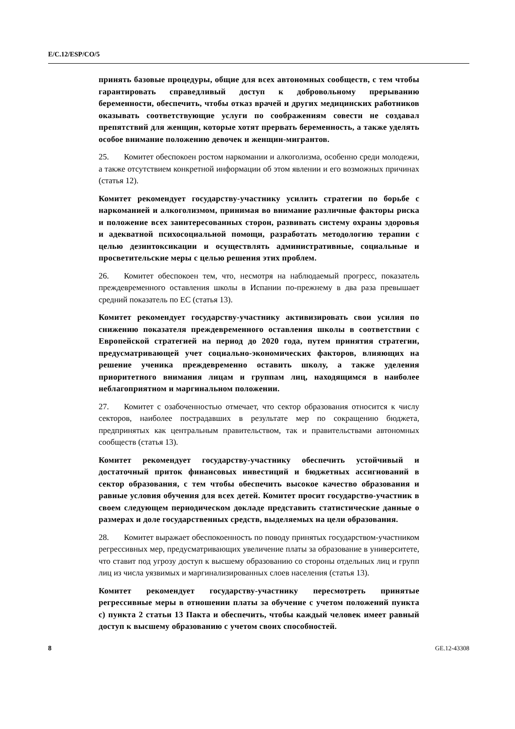E/C.12/ESP/CO/5
принять базовые процедуры, общие для всех автономных сообществ, с тем чтобы гарантировать справедливый доступ к добровольному прерыванию беременности, обеспечить, чтобы отказ врачей и других медицинских работников оказывать соответствующие услуги по соображениям совести не создавал препятствий для женщин, которые хотят прервать беременность, а также уделять особое внимание положению девочек и женщин-мигрантов.
25. Комитет обеспокоен ростом наркомании и алкоголизма, особенно среди молодежи, а также отсутствием конкретной информации об этом явлении и его возможных причинах (статья 12).
Комитет рекомендует государству-участнику усилить стратегии по борьбе с наркоманией и алкоголизмом, принимая во внимание различные факторы риска и положение всех заинтересованных сторон, развивать систему охраны здоровья и адекватной психосоциальной помощи, разработать методологию терапии с целью дезинтоксикации и осуществлять административные, социальные и просветительские меры с целью решения этих проблем.
26. Комитет обеспокоен тем, что, несмотря на наблюдаемый прогресс, показатель преждевременного оставления школы в Испании по-прежнему в два раза превышает средний показатель по ЕС (статья 13).
Комитет рекомендует государству-участнику активизировать свои усилия по снижению показателя преждевременного оставления школы в соответствии с Европейской стратегией на период до 2020 года, путем принятия стратегии, предусматривающей учет социально-экономических факторов, влияющих на решение ученика преждевременно оставить школу, а также уделения приоритетного внимания лицам и группам лиц, находящимся в наиболее неблагоприятном и маргинальном положении.
27. Комитет с озабоченностью отмечает, что сектор образования относится к числу секторов, наиболее пострадавших в результате мер по сокращению бюджета, предпринятых как центральным правительством, так и правительствами автономных сообществ (статья 13).
Комитет рекомендует государству-участнику обеспечить устойчивый и достаточный приток финансовых инвестиций и бюджетных ассигнований в сектор образования, с тем чтобы обеспечить высокое качество образования и равные условия обучения для всех детей. Комитет просит государство-участник в своем следующем периодическом докладе представить статистические данные о размерах и доле государственных средств, выделяемых на цели образования.
28. Комитет выражает обеспокоенность по поводу принятых государством-участником регрессивных мер, предусматривающих увеличение платы за образование в университете, что ставит под угрозу доступ к высшему образованию со стороны отдельных лиц и групп лиц из числа уязвимых и маргинализированных слоев населения (статья 13).
Комитет рекомендует государству-участнику пересмотреть принятые регрессивные меры в отношении платы за обучение с учетом положений пункта с) пункта 2 статьи 13 Пакта и обеспечить, чтобы каждый человек имеет равный доступ к высшему образованию с учетом своих способностей.
8 GE.12-43308